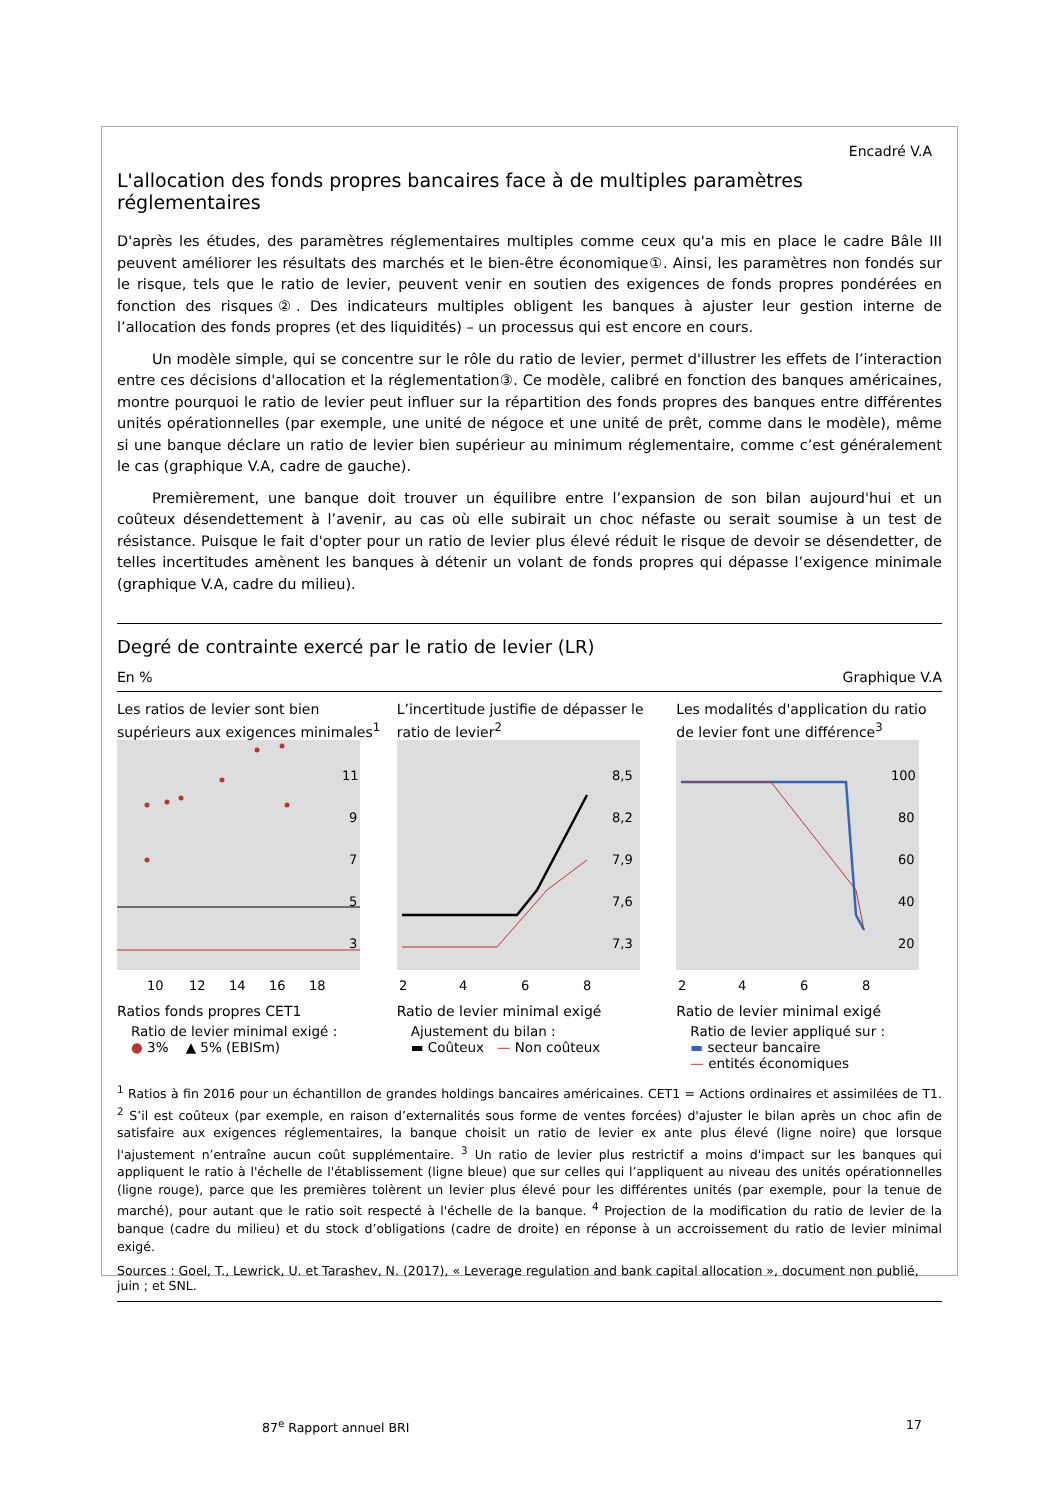Encadré V.A
L'allocation des fonds propres bancaires face à de multiples paramètres réglementaires
D'après les études, des paramètres réglementaires multiples comme ceux qu'a mis en place le cadre Bâle III peuvent améliorer les résultats des marchés et le bien-être économique①. Ainsi, les paramètres non fondés sur le risque, tels que le ratio de levier, peuvent venir en soutien des exigences de fonds propres pondérées en fonction des risques②. Des indicateurs multiples obligent les banques à ajuster leur gestion interne de l’allocation des fonds propres (et des liquidités) – un processus qui est encore en cours.
Un modèle simple, qui se concentre sur le rôle du ratio de levier, permet d'illustrer les effets de l’interaction entre ces décisions d'allocation et la réglementation③. Ce modèle, calibré en fonction des banques américaines, montre pourquoi le ratio de levier peut influer sur la répartition des fonds propres des banques entre différentes unités opérationnelles (par exemple, une unité de négoce et une unité de prêt, comme dans le modèle), même si une banque déclare un ratio de levier bien supérieur au minimum réglementaire, comme c’est généralement le cas (graphique V.A, cadre de gauche).
Premièrement, une banque doit trouver un équilibre entre l’expansion de son bilan aujourd'hui et un coûteux désendettement à l’avenir, au cas où elle subirait un choc néfaste ou serait soumise à un test de résistance. Puisque le fait d'opter pour un ratio de levier plus élevé réduit le risque de devoir se désendetter, de telles incertitudes amènent les banques à détenir un volant de fonds propres qui dépasse l’exigence minimale (graphique V.A, cadre du milieu).
Degré de contrainte exercé par le ratio de levier (LR)
En % Graphique V.A
Les ratios de levier sont bien supérieurs aux exigences minimales<sup>1</sup>
11
9
7
5
3
10
12
14
16
18
Ratios fonds propres CET1
Ratio de levier minimal exigé :
● 3% ▲ 5% (EBISm)
L’incertitude justifie de dépasser le ratio de levier<sup>2</sup>
8,5
8,2
7,9
7,6
7,3
2
4
6
8
Ratio de levier minimal exigé
Ajustement du bilan :
▬ Coûteux — Non coûteux
Les modalités d'application du ratio de levier font une différence<sup>3</sup>
100
80
60
40
20
2
4
6
8
Ratio de levier minimal exigé
Ratio de levier appliqué sur :
▬ secteur bancaire
— entités économiques
<sup>1</sup> Ratios à fin 2016 pour un échantillon de grandes holdings bancaires américaines. CET1 = Actions ordinaires et assimilées de T1. <sup>2</sup> S’il est coûteux (par exemple, en raison d’externalités sous forme de ventes forcées) d'ajuster le bilan après un choc afin de satisfaire aux exigences réglementaires, la banque choisit un ratio de levier ex ante plus élevé (ligne noire) que lorsque l'ajustement n’entraîne aucun coût supplémentaire. <sup>3</sup> Un ratio de levier plus restrictif a moins d'impact sur les banques qui appliquent le ratio à l'échelle de l'établissement (ligne bleue) que sur celles qui l’appliquent au niveau des unités opérationnelles (ligne rouge), parce que les premières tolèrent un levier plus élevé pour les différentes unités (par exemple, pour la tenue de marché), pour autant que le ratio soit respecté à l'échelle de la banque. <sup>4</sup> Projection de la modification du ratio de levier de la banque (cadre du milieu) et du stock d’obligations (cadre de droite) en réponse à un accroissement du ratio de levier minimal exigé.
Sources : Goel, T., Lewrick, U. et Tarashev, N. (2017), « Leverage regulation and bank capital allocation », document non publié, juin ; et SNL.
87<sup>e</sup> Rapport annuel BRI 17